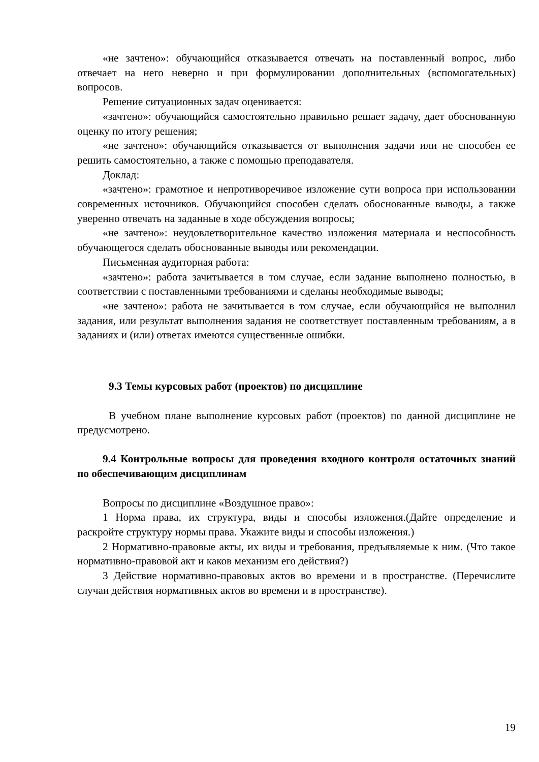«не зачтено»: обучающийся отказывается отвечать на поставленный вопрос, либо отвечает на него неверно и при формулировании дополнительных (вспомогательных) вопросов.
Решение ситуационных задач оценивается:
«зачтено»: обучающийся самостоятельно правильно решает задачу, дает обоснованную оценку по итогу решения;
«не зачтено»: обучающийся отказывается от выполнения задачи или не способен ее решить самостоятельно, а также с помощью преподавателя.
Доклад:
«зачтено»: грамотное и непротиворечивое изложение сути вопроса при использовании современных источников. Обучающийся способен сделать обоснованные выводы, а также уверенно отвечать на заданные в ходе обсуждения вопросы;
«не зачтено»: неудовлетворительное качество изложения материала и неспособность обучающегося сделать обоснованные выводы или рекомендации.
Письменная аудиторная работа:
«зачтено»: работа зачитывается в том случае, если задание выполнено полностью, в соответствии с поставленными требованиями и сделаны необходимые выводы;
«не зачтено»: работа не зачитывается в том случае, если обучающийся не выполнил задания, или результат выполнения задания не соответствует поставленным требованиям, а в заданиях и (или) ответах имеются существенные ошибки.
9.3 Темы курсовых работ (проектов) по дисциплине
В учебном плане выполнение курсовых работ (проектов) по данной дисциплине не предусмотрено.
9.4 Контрольные вопросы для проведения входного контроля остаточных знаний по обеспечивающим дисциплинам
Вопросы по дисциплине «Воздушное право»:
1 Норма права, их структура, виды и способы изложения.(Дайте определение и раскройте структуру нормы права. Укажите виды и способы изложения.)
2 Нормативно-правовые акты, их виды и требования, предъявляемые к ним. (Что такое нормативно-правовой акт и каков механизм его действия?)
3 Действие нормативно-правовых актов во времени и в пространстве. (Перечислите случаи действия нормативных актов во времени и в пространстве).
19